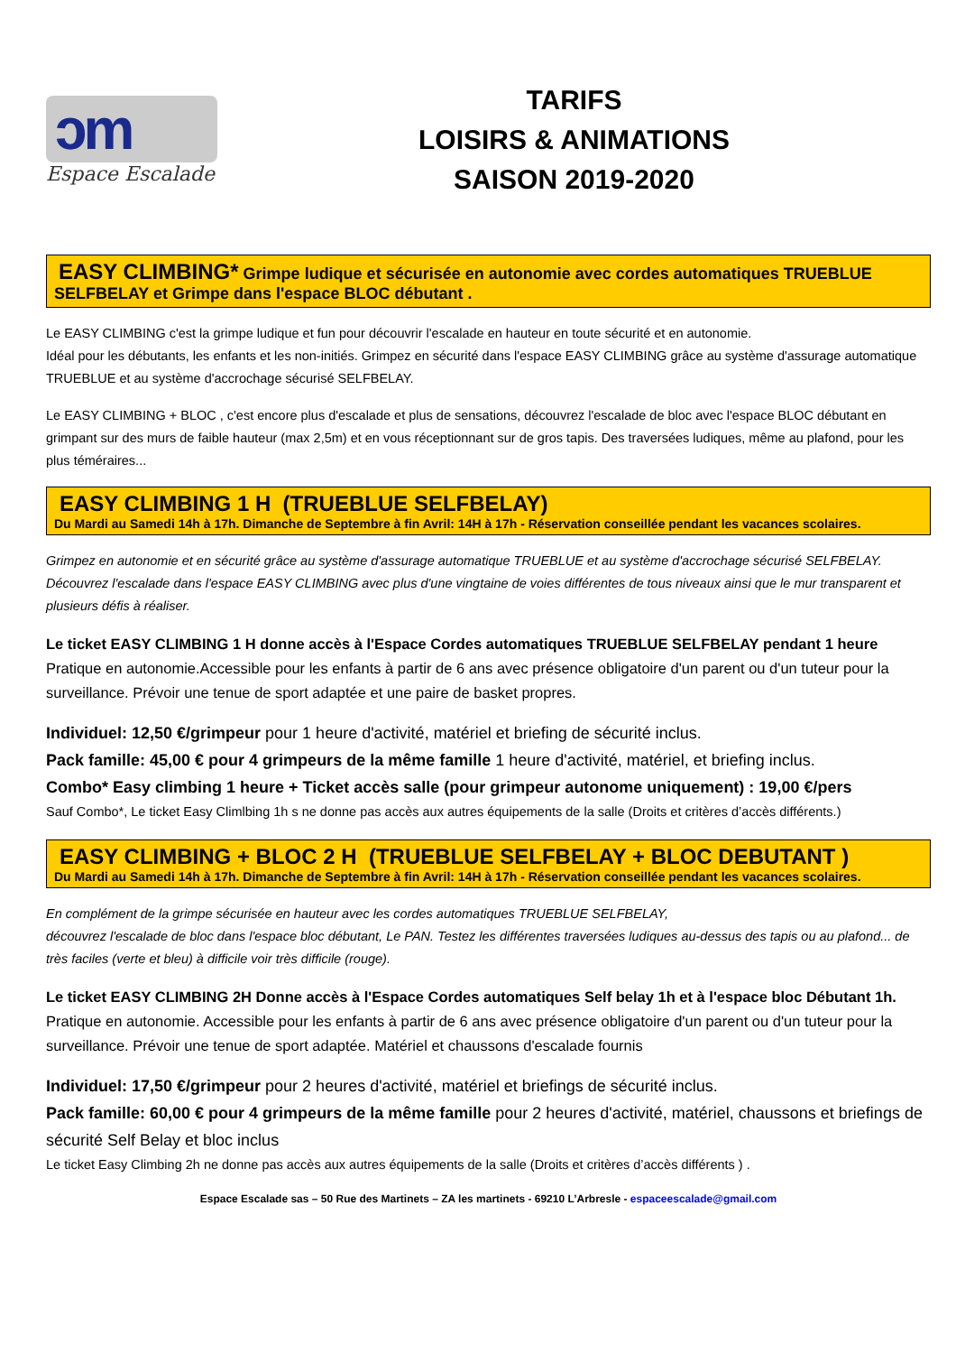ɔm
Espace Escalade
TARIFS
LOISIRS & ANIMATIONS
SAISON 2019-2020
EASY CLIMBING* Grimpe ludique et sécurisée en autonomie avec cordes automatiques TRUEBLUE SELFBELAY et Grimpe dans l'espace BLOC débutant .
Le EASY CLIMBING c'est la grimpe ludique et fun pour découvrir l'escalade en hauteur en toute sécurité et en autonomie.
Idéal pour les débutants, les enfants et les non-initiés. Grimpez en sécurité dans l'espace EASY CLIMBING grâce au système d'assurage automatique TRUEBLUE et au système d'accrochage sécurisé SELFBELAY.
Le EASY CLIMBING + BLOC , c'est encore plus d'escalade et plus de sensations, découvrez l'escalade de bloc avec l'espace BLOC débutant en grimpant sur des murs de faible hauteur (max 2,5m) et en vous réceptionnant sur de gros tapis. Des traversées ludiques, même au plafond, pour les plus téméraires...
EASY CLIMBING 1 H (TRUEBLUE SELFBELAY)
Du Mardi au Samedi 14h à 17h. Dimanche de Septembre à fin Avril: 14H à 17h - Réservation conseillée pendant les vacances scolaires.
Grimpez en autonomie et en sécurité grâce au système d'assurage automatique TRUEBLUE et au système d'accrochage sécurisé SELFBELAY. Découvrez l'escalade dans l'espace EASY CLIMBING avec plus d'une vingtaine de voies différentes de tous niveaux ainsi que le mur transparent et plusieurs défis à réaliser.
Le ticket EASY CLIMBING 1 H donne accès à l'Espace Cordes automatiques TRUEBLUE SELFBELAY pendant 1 heure
Pratique en autonomie.Accessible pour les enfants à partir de 6 ans avec présence obligatoire d'un parent ou d'un tuteur pour la surveillance. Prévoir une tenue de sport adaptée et une paire de basket propres.
Individuel: 12,50 €/grimpeur pour 1 heure d'activité, matériel et briefing de sécurité inclus.
Pack famille: 45,00 € pour 4 grimpeurs de la même famille 1 heure d'activité, matériel, et briefing inclus.
Combo* Easy climbing 1 heure + Ticket accès salle (pour grimpeur autonome uniquement) : 19,00 €/pers
Sauf Combo*, Le ticket Easy Climlbing 1h s ne donne pas accès aux autres équipements de la salle (Droits et critères d’accès différents.)
EASY CLIMBING + BLOC 2 H (TRUEBLUE SELFBELAY + BLOC DEBUTANT )
Du Mardi au Samedi 14h à 17h. Dimanche de Septembre à fin Avril: 14H à 17h - Réservation conseillée pendant les vacances scolaires.
En complément de la grimpe sécurisée en hauteur avec les cordes automatiques TRUEBLUE SELFBELAY,
découvrez l'escalade de bloc dans l'espace bloc débutant, Le PAN. Testez les différentes traversées ludiques au-dessus des tapis ou au plafond... de très faciles (verte et bleu) à difficile voir très difficile (rouge).
Le ticket EASY CLIMBING 2H Donne accès à l'Espace Cordes automatiques Self belay 1h et à l'espace bloc Débutant 1h.
Pratique en autonomie. Accessible pour les enfants à partir de 6 ans avec présence obligatoire d'un parent ou d'un tuteur pour la surveillance. Prévoir une tenue de sport adaptée. Matériel et chaussons d'escalade fournis
Individuel: 17,50 €/grimpeur pour 2 heures d'activité, matériel et briefings de sécurité inclus.
Pack famille: 60,00 € pour 4 grimpeurs de la même famille pour 2 heures d'activité, matériel, chaussons et briefings de sécurité Self Belay et bloc inclus
Le ticket Easy Climbing 2h ne donne pas accès aux autres équipements de la salle (Droits et critères d’accès différents ) .
Espace Escalade sas – 50 Rue des Martinets – ZA les martinets - 69210 L’Arbresle - espaceescalade@gmail.com